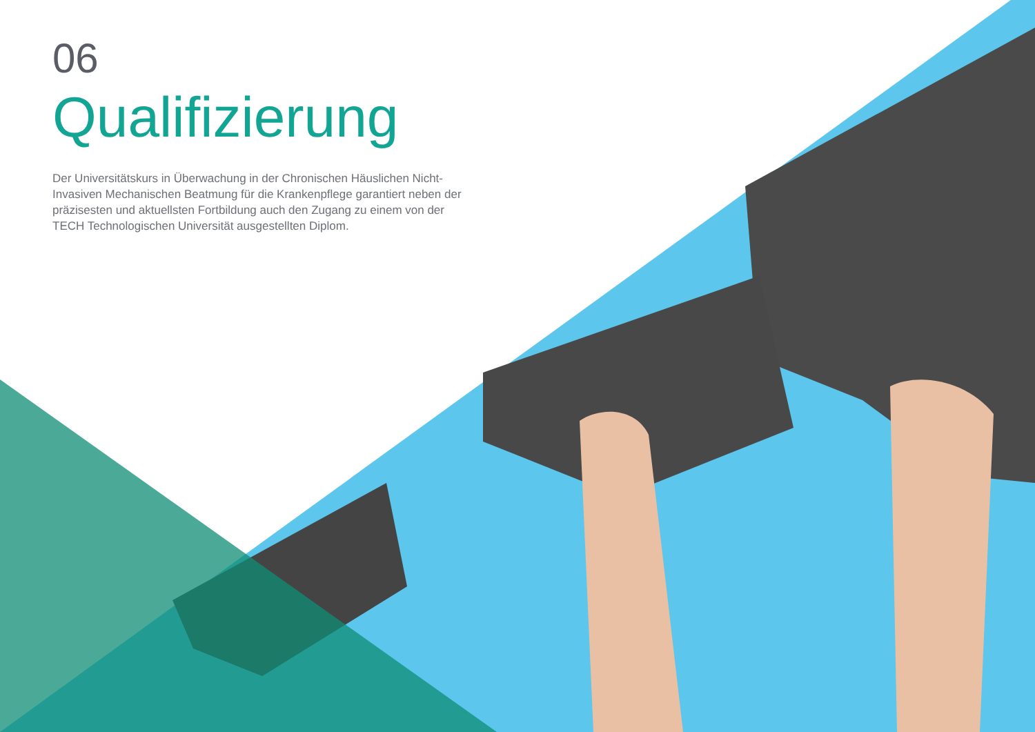06
Qualifizierung
Der Universitätskurs in Überwachung in der Chronischen Häuslichen Nicht-Invasiven Mechanischen Beatmung für die Krankenpflege garantiert neben der präzisesten und aktuellsten Fortbildung auch den Zugang zu einem von der TECH Technologischen Universität ausgestellten Diplom.